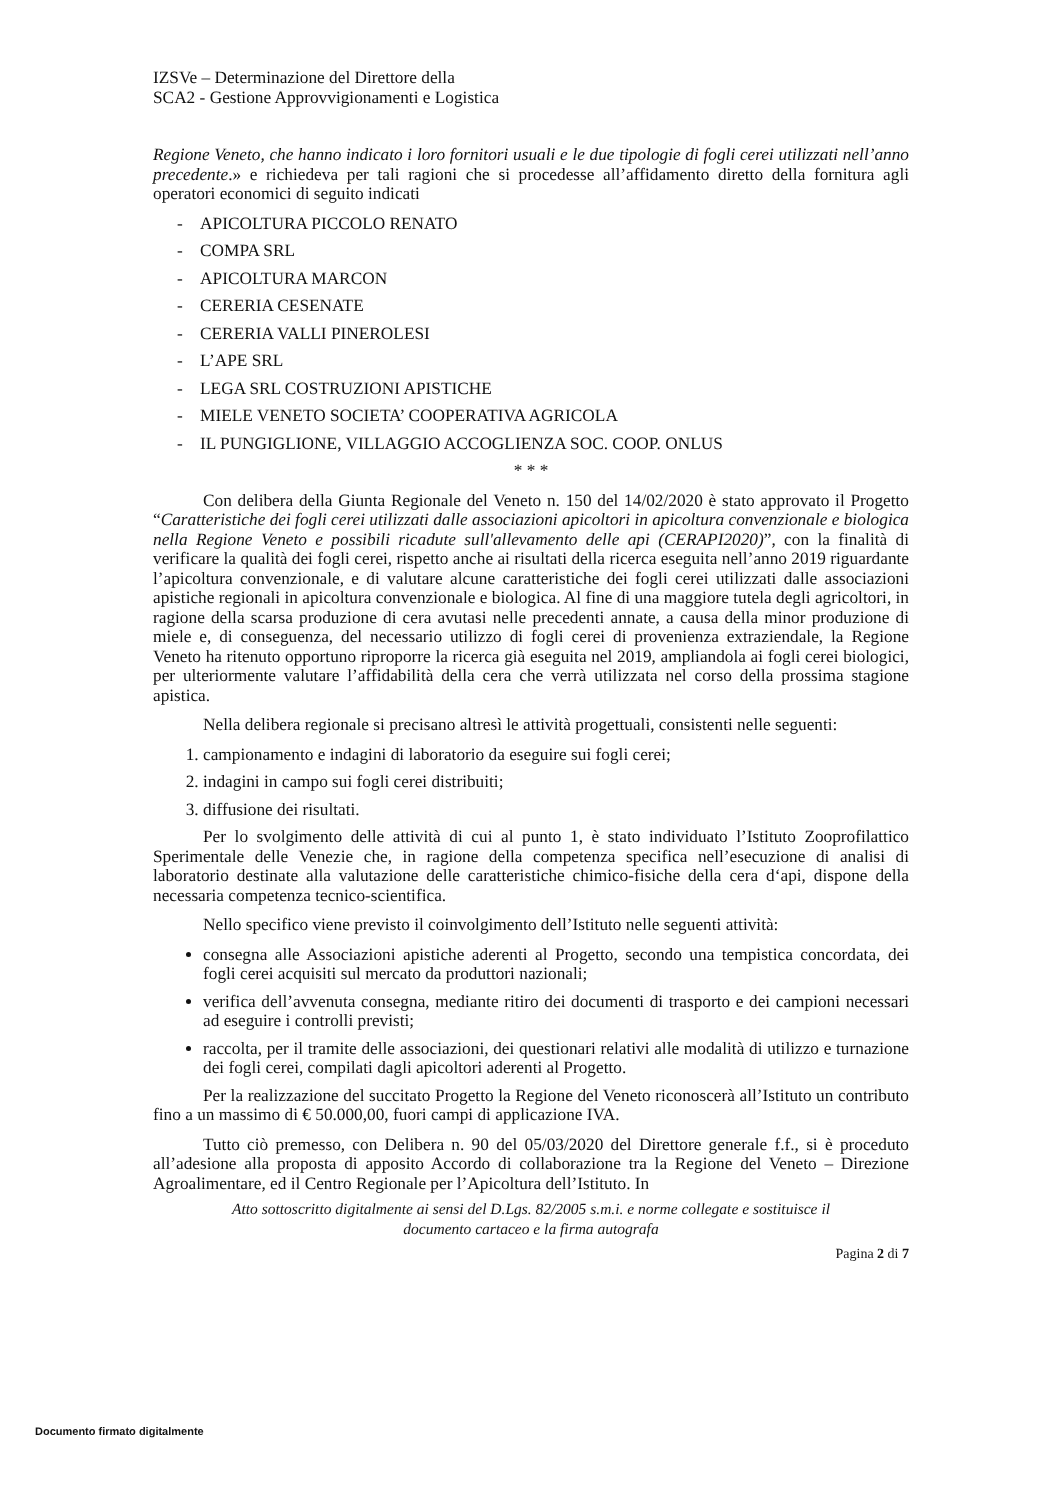IZSVe – Determinazione del Direttore della
SCA2 - Gestione Approvvigionamenti e Logistica
Regione Veneto, che hanno indicato i loro fornitori usuali e le due tipologie di fogli cerei utilizzati nell’anno precedente.» e richiedeva per tali ragioni che si procedesse all’affidamento diretto della fornitura agli operatori economici di seguito indicati
- APICOLTURA PICCOLO RENATO
- COMPA SRL
- APICOLTURA MARCON
- CERERIA CESENATE
- CERERIA VALLI PINEROLESI
- L’APE SRL
- LEGA SRL COSTRUZIONI APISTICHE
- MIELE VENETO SOCIETA’ COOPERATIVA AGRICOLA
- IL PUNGIGLIONE, VILLAGGIO ACCOGLIENZA SOC. COOP. ONLUS
* * *
Con delibera della Giunta Regionale del Veneto n. 150 del 14/02/2020 è stato approvato il Progetto “Caratteristiche dei fogli cerei utilizzati dalle associazioni apicoltori in apicoltura convenzionale e biologica nella Regione Veneto e possibili ricadute sull'allevamento delle api (CERAPI2020)”, con la finalità di verificare la qualità dei fogli cerei, rispetto anche ai risultati della ricerca eseguita nell’anno 2019 riguardante l’apicoltura convenzionale, e di valutare alcune caratteristiche dei fogli cerei utilizzati dalle associazioni apistiche regionali in apicoltura convenzionale e biologica. Al fine di una maggiore tutela degli agricoltori, in ragione della scarsa produzione di cera avutasi nelle precedenti annate, a causa della minor produzione di miele e, di conseguenza, del necessario utilizzo di fogli cerei di provenienza extraziendale, la Regione Veneto ha ritenuto opportuno riproporre la ricerca già eseguita nel 2019, ampliandola ai fogli cerei biologici, per ulteriormente valutare l’affidabilità della cera che verrà utilizzata nel corso della prossima stagione apistica.
Nella delibera regionale si precisano altresì le attività progettuali, consistenti nelle seguenti:
1. campionamento e indagini di laboratorio da eseguire sui fogli cerei;
2. indagini in campo sui fogli cerei distribuiti;
3. diffusione dei risultati.
Per lo svolgimento delle attività di cui al punto 1, è stato individuato l’Istituto Zooprofilattico Sperimentale delle Venezie che, in ragione della competenza specifica nell’esecuzione di analisi di laboratorio destinate alla valutazione delle caratteristiche chimico-fisiche della cera d‘api, dispone della necessaria competenza tecnico-scientifica.
Nello specifico viene previsto il coinvolgimento dell’Istituto nelle seguenti attività:
consegna alle Associazioni apistiche aderenti al Progetto, secondo una tempistica concordata, dei fogli cerei acquisiti sul mercato da produttori nazionali;
verifica dell’avvenuta consegna, mediante ritiro dei documenti di trasporto e dei campioni necessari ad eseguire i controlli previsti;
raccolta, per il tramite delle associazioni, dei questionari relativi alle modalità di utilizzo e turnazione dei fogli cerei, compilati dagli apicoltori aderenti al Progetto.
Per la realizzazione del succitato Progetto la Regione del Veneto riconoscerà all’Istituto un contributo fino a un massimo di € 50.000,00, fuori campi di applicazione IVA.
Tutto ciò premesso, con Delibera n. 90 del 05/03/2020 del Direttore generale f.f., si è proceduto all’adesione alla proposta di apposito Accordo di collaborazione tra la Regione del Veneto – Direzione Agroalimentare, ed il Centro Regionale per l’Apicoltura dell’Istituto. In
Atto sottoscritto digitalmente ai sensi del D.Lgs. 82/2005 s.m.i. e norme collegate e sostituisce il
documento cartaceo e la firma autografa
Pagina 2 di 7
Documento firmato digitalmente